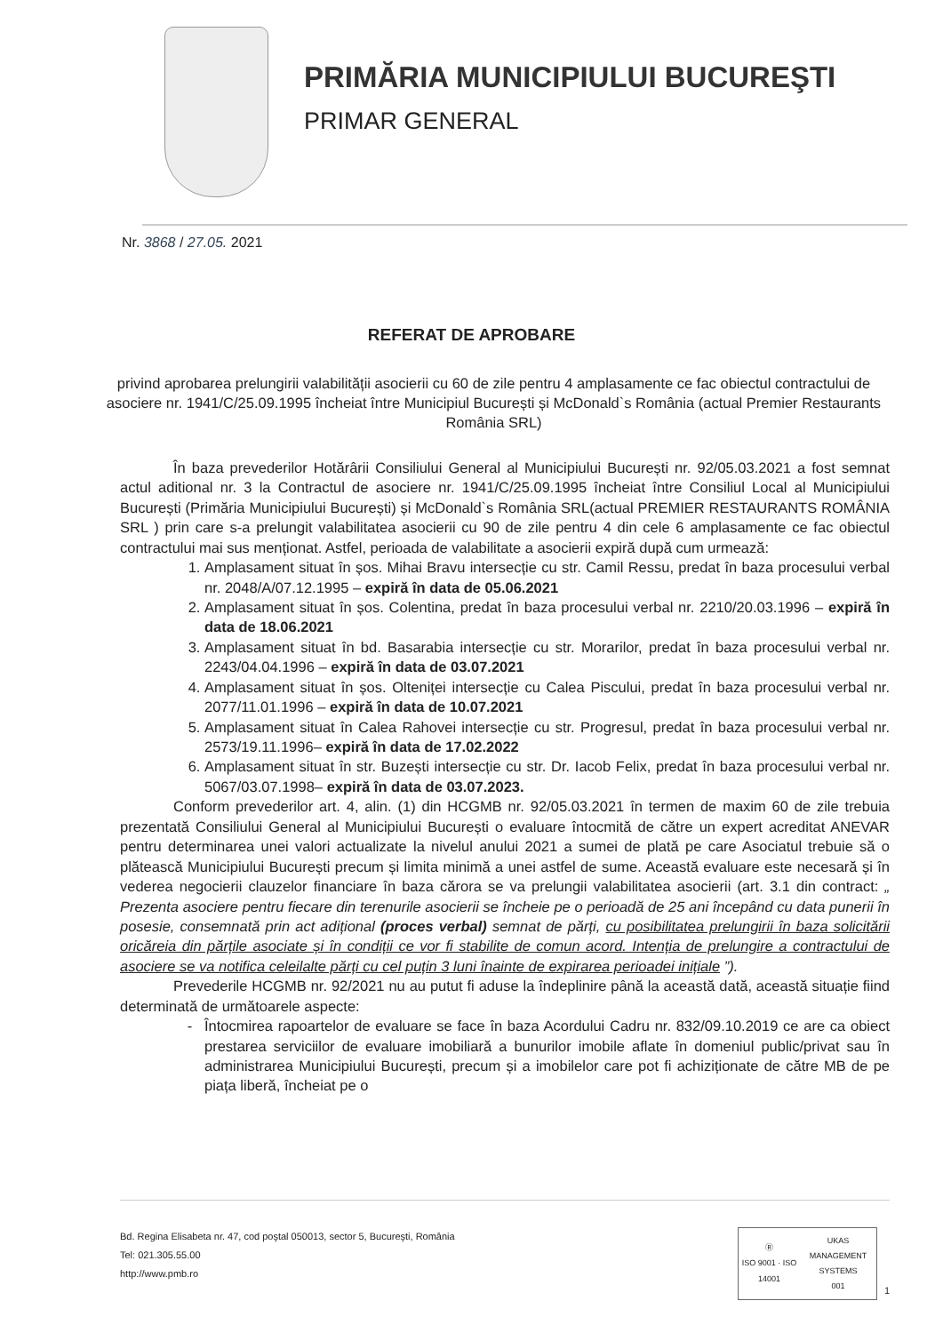PRIMĂRIA MUNICIPIULUI BUCUREŞTI
PRIMAR GENERAL
Nr. 3868 / 27.05. 2021
REFERAT DE APROBARE
privind aprobarea prelungirii valabilității asocierii cu 60 de zile pentru 4 amplasamente ce fac obiectul contractului de asociere nr. 1941/C/25.09.1995 încheiat între Municipiul București și McDonald`s România (actual Premier Restaurants România SRL)
În baza prevederilor Hotărârii Consiliului General al Municipiului București nr. 92/05.03.2021 a fost semnat actul aditional nr. 3 la Contractul de asociere nr. 1941/C/25.09.1995 încheiat între Consiliul Local al Municipiului București (Primăria Municipiului București) și McDonald`s România SRL(actual PREMIER RESTAURANTS ROMÂNIA SRL ) prin care s-a prelungit valabilitatea asocierii cu 90 de zile pentru 4 din cele 6 amplasamente ce fac obiectul contractului mai sus menționat. Astfel, perioada de valabilitate a asocierii expiră după cum urmează:
1. Amplasament situat în șos. Mihai Bravu intersecție cu str. Camil Ressu, predat în baza procesului verbal nr. 2048/A/07.12.1995 – expiră în data de 05.06.2021
2. Amplasament situat în șos. Colentina, predat în baza procesului verbal nr. 2210/20.03.1996 – expiră în data de 18.06.2021
3. Amplasament situat în bd. Basarabia intersecție cu str. Morarilor, predat în baza procesului verbal nr. 2243/04.04.1996 – expiră în data de 03.07.2021
4. Amplasament situat în șos. Olteniței intersecție cu Calea Piscului, predat în baza procesului verbal nr. 2077/11.01.1996 – expiră în data de 10.07.2021
5. Amplasament situat în Calea Rahovei intersecție cu str. Progresul, predat în baza procesului verbal nr. 2573/19.11.1996– expiră în data de 17.02.2022
6. Amplasament situat în str. Buzești intersecție cu str. Dr. Iacob Felix, predat în baza procesului verbal nr. 5067/03.07.1998– expiră în data de 03.07.2023.
Conform prevederilor art. 4, alin. (1) din HCGMB nr. 92/05.03.2021 în termen de maxim 60 de zile trebuia prezentată Consiliului General al Municipiului București o evaluare întocmită de către un expert acreditat ANEVAR pentru determinarea unei valori actualizate la nivelul anului 2021 a sumei de plată pe care Asociatul trebuie să o plătească Municipiului București precum și limita minimă a unei astfel de sume. Această evaluare este necesară și în vederea negocierii clauzelor financiare în baza cărora se va prelungii valabilitatea asocierii (art. 3.1 din contract: „ Prezenta asociere pentru fiecare din terenurile asocierii se încheie pe o perioadă de 25 ani începând cu data punerii în posesie, consemnată prin act adițional (proces verbal) semnat de părți, cu posibilitatea prelungirii în baza solicitării oricăreia din părțile asociate și în condiții ce vor fi stabilite de comun acord. Intenția de prelungire a contractului de asociere se va notifica celeilalte părți cu cel puțin 3 luni înainte de expirarea perioadei inițiale ”).
Prevederile HCGMB nr. 92/2021 nu au putut fi aduse la îndeplinire până la această dată, această situație fiind determinată de următoarele aspecte:
Întocmirea rapoartelor de evaluare se face în baza Acordului Cadru nr. 832/09.10.2019 ce are ca obiect prestarea serviciilor de evaluare imobiliară a bunurilor imobile aflate în domeniul public/privat sau în administrarea Municipiului București, precum și a imobilelor care pot fi achiziționate de către MB de pe piața liberă, încheiat pe o
Bd. Regina Elisabeta nr. 47, cod poştal 050013, sector 5, Bucureşti, România
Tel: 021.305.55.00
http://www.pmb.ro
Ⓡ
ISO 9001 · ISO 14001 UKAS
MANAGEMENT SYSTEMS
001
1